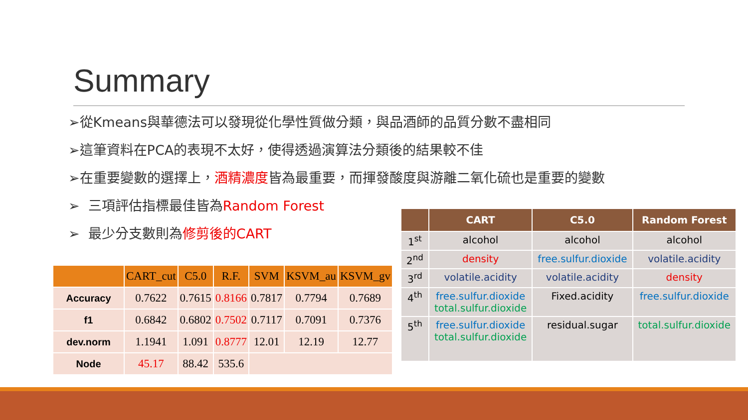Summary
➢從Kmeans與華德法可以發現從化學性質做分類，與品酒師的品質分數不盡相同
➢這筆資料在PCA的表現不太好，使得透過演算法分類後的結果較不佳
➢在重要變數的選擇上，酒精濃度皆為最重要，而揮發酸度與游離二氧化硫也是重要的變數
➢ 三項評估指標最佳皆為Random Forest
➢ 最少分支數則為修剪後的CART
| | CART_cut | C5.0 | R.F. | SVM | KSVM_au | KSVM_gv |
| --- | --- | --- | --- | --- | --- | --- |
| Accuracy | 0.7622 | 0.7615 | 0.8166 | 0.7817 | 0.7794 | 0.7689 |
| f1 | 0.6842 | 0.6802 | 0.7502 | 0.7117 | 0.7091 | 0.7376 |
| dev.norm | 1.1941 | 1.091 | 0.8777 | 12.01 | 12.19 | 12.77 |
| Node | 45.17 | 88.42 | 535.6 | | | |
| | CART | C5.0 | Random Forest |
| --- | --- | --- | --- |
| 1<sup>st</sup> | alcohol | alcohol | alcohol |
| 2<sup>nd</sup> | density | free.sulfur.dioxide | volatile.acidity |
| 3<sup>rd</sup> | volatile.acidity | volatile.acidity | density |
| 4<sup>th</sup> | free.sulfur.dioxide total.sulfur.dioxide | Fixed.acidity | free.sulfur.dioxide |
| 5<sup>th</sup> | free.sulfur.dioxide total.sulfur.dioxide | residual.sugar | total.sulfur.dioxide |